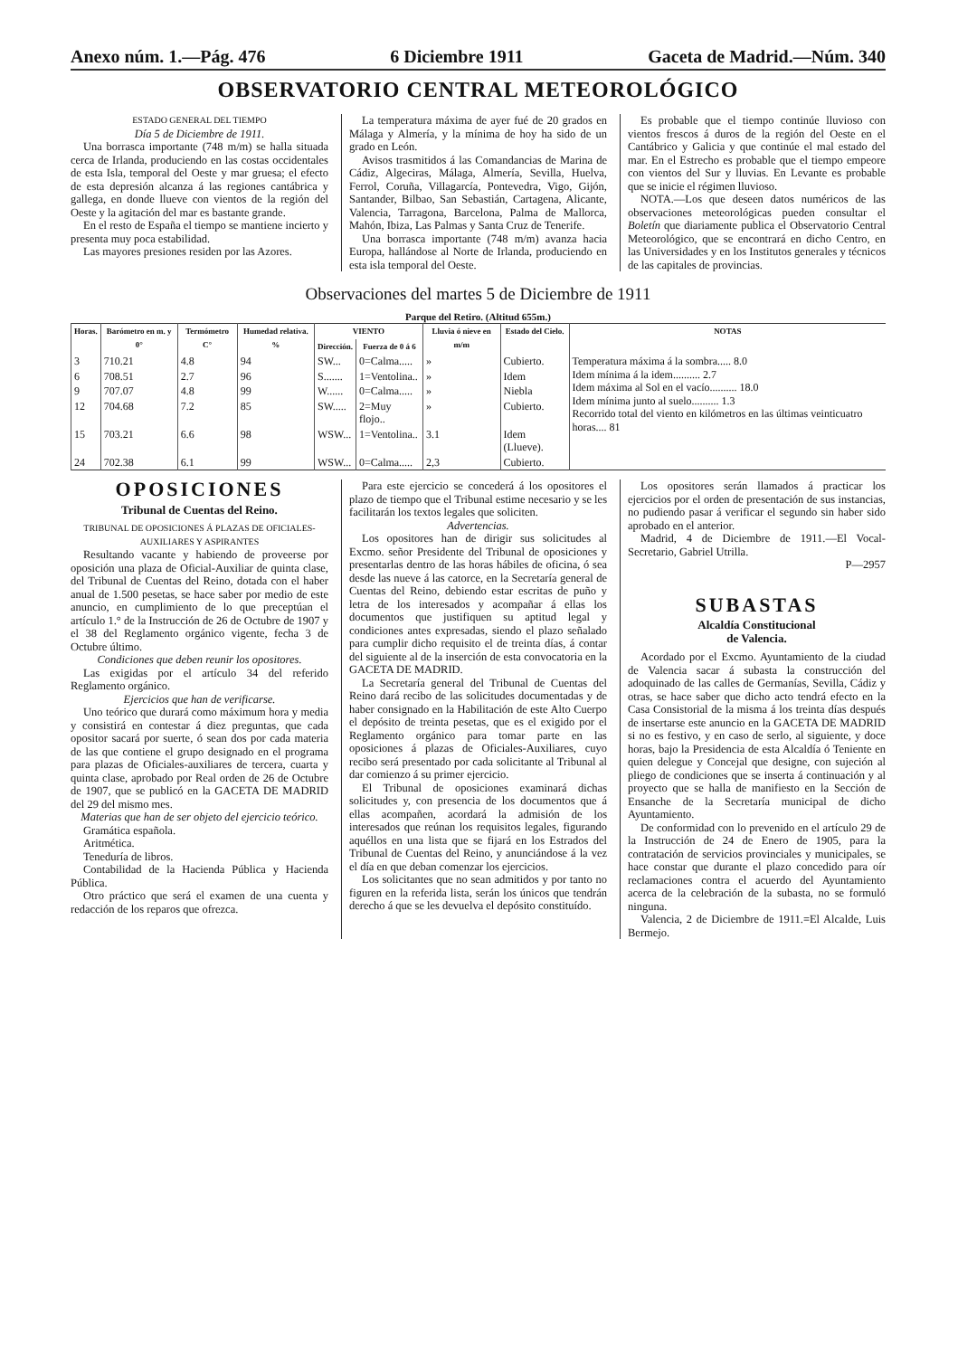Anexo núm. 1.—Pág. 476 6 Diciembre 1911 Gaceta de Madrid.—Núm. 340
OBSERVATORIO CENTRAL METEOROLÓGICO
ESTADO GENERAL DEL TIEMPO
Día 5 de Diciembre de 1911.
Una borrasca importante (748 m/m) se halla situada cerca de Irlanda, produciendo en las costas occidentales de esta Isla, temporal del Oeste y mar gruesa; el efecto de esta depresión alcanza á las regiones cantábrica y gallega, en donde llueve con vientos de la región del Oeste y la agitación del mar es bastante grande.
En el resto de España el tiempo se mantiene incierto y presenta muy poca estabilidad.
Las mayores presiones residen por las Azores.
La temperatura máxima de ayer fué de 20 grados en Málaga y Almería, y la mínima de hoy ha sido de un grado en León.
Avisos trasmitidos á las Comandancias de Marina de Cádiz, Algeciras, Málaga, Almería, Sevilla, Huelva, Ferrol, Coruña, Villagarcía, Pontevedra, Vigo, Gijón, Santander, Bilbao, San Sebastián, Cartagena, Alicante, Valencia, Tarragona, Barcelona, Palma de Mallorca, Mahón, Ibiza, Las Palmas y Santa Cruz de Tenerife.
Una borrasca importante (748 m/m) avanza hacia Europa, hallándose al Norte de Irlanda, produciendo en esta isla temporal del Oeste.
Es probable que el tiempo continúe lluvioso con vientos frescos á duros de la región del Oeste en el Cantábrico y Galicia y que continúe el mal estado del mar. En el Estrecho es probable que el tiempo empeore con vientos del Sur y lluvias. En Levante es probable que se inicie el régimen lluvioso.
NOTA.—Los que deseen datos numéricos de las observaciones meteorológicas pueden consultar el Boletín que diariamente publica el Observatorio Central Meteorológico, que se encontrará en dicho Centro, en las Universidades y en los Institutos generales y técnicos de las capitales de provincias.
Observaciones del martes 5 de Diciembre de 1911
Parque del Retiro. (Altitud 655m.)
| Horas. | Barómetro en m. y 0° | Termómetro C° | Humedad relativa. % | VIENTO | | Lluvia ó nieve en m/m | Estado del Cielo. | NOTAS |
| --- | --- | --- | --- | --- | --- | --- | --- | --- |
| | | | | Dirección. | Fuerza de 0 á 6 | | | |
| 3 | 710.21 | 4.8 | 94 | SW... | 0=Calma..... | » | Cubierto. | Temperatura máxima á la sombra..... 8.0 Idem mínima á la idem.......... 2.7 Idem máxima al Sol en el vacío.......... 18.0 Idem mínima junto al suelo.......... 1.3 Recorrido total del viento en kilómetros en las últimas veinticuatro horas.... 81 |
| 6 | 708.51 | 2.7 | 96 | S....... | 1=Ventolina.. | » | Idem | |
| 9 | 707.07 | 4.8 | 99 | W...... | 0=Calma..... | » | Niebla | |
| 12 | 704.68 | 7.2 | 85 | SW..... | 2=Muy flojo.. | » | Cubierto. | |
| 15 | 703.21 | 6.6 | 98 | WSW... | 1=Ventolina.. | 3.1 | Idem (Llueve). | |
| 24 | 702.38 | 6.1 | 99 | WSW... | 0=Calma..... | 2,3 | Cubierto. | |
OPOSICIONES
Tribunal de Cuentas del Reino.
TRIBUNAL DE OPOSICIONES Á PLAZAS DE OFICIALES-AUXILIARES Y ASPIRANTES
Resultando vacante y habiendo de proveerse por oposición una plaza de Oficial-Auxiliar de quinta clase, del Tribunal de Cuentas del Reino, dotada con el haber anual de 1.500 pesetas, se hace saber por medio de este anuncio, en cumplimiento de lo que preceptúan el artículo 1.° de la Instrucción de 26 de Octubre de 1907 y el 38 del Reglamento orgánico vigente, fecha 3 de Octubre último.
Condiciones que deben reunir los opositores.
Las exigidas por el artículo 34 del referido Reglamento orgánico.
Ejercicios que han de verificarse.
Uno teórico que durará como máximum hora y media y consistirá en contestar á diez preguntas, que cada opositor sacará por suerte, ó sean dos por cada materia de las que contiene el grupo designado en el programa para plazas de Oficiales-auxiliares de tercera, cuarta y quinta clase, aprobado por Real orden de 26 de Octubre de 1907, que se publicó en la GACETA DE MADRID del 29 del mismo mes.
Materias que han de ser objeto del ejercicio teórico.
Gramática española.
Aritmética.
Teneduría de libros.
Contabilidad de la Hacienda Pública y Hacienda Pública.
Otro práctico que será el examen de una cuenta y redacción de los reparos que ofrezca.
Para este ejercicio se concederá á los opositores el plazo de tiempo que el Tribunal estime necesario y se les facilitarán los textos legales que soliciten.
Advertencias.
Los opositores han de dirigir sus solicitudes al Excmo. señor Presidente del Tribunal de oposiciones y presentarlas dentro de las horas hábiles de oficina, ó sea desde las nueve á las catorce, en la Secretaría general de Cuentas del Reino, debiendo estar escritas de puño y letra de los interesados y acompañar á ellas los documentos que justifiquen su aptitud legal y condiciones antes expresadas, siendo el plazo señalado para cumplir dicho requisito el de treinta días, á contar del siguiente al de la inserción de esta convocatoria en la GACETA DE MADRID.
La Secretaría general del Tribunal de Cuentas del Reino dará recibo de las solicitudes documentadas y de haber consignado en la Habilitación de este Alto Cuerpo el depósito de treinta pesetas, que es el exigido por el Reglamento orgánico para tomar parte en las oposiciones á plazas de Oficiales-Auxiliares, cuyo recibo será presentado por cada solicitante al Tribunal al dar comienzo á su primer ejercicio.
El Tribunal de oposiciones examinará dichas solicitudes y, con presencia de los documentos que á ellas acompañen, acordará la admisión de los interesados que reúnan los requisitos legales, figurando aquéllos en una lista que se fijará en los Estrados del Tribunal de Cuentas del Reino, y anunciándose á la vez el día en que deban comenzar los ejercicios.
Los solicitantes que no sean admitidos y por tanto no figuren en la referida lista, serán los únicos que tendrán derecho á que se les devuelva el depósito constituído.
Los opositores serán llamados á practicar los ejercicios por el orden de presentación de sus instancias, no pudiendo pasar á verificar el segundo sin haber sido aprobado en el anterior.
Madrid, 4 de Diciembre de 1911.—El Vocal-Secretario, Gabriel Utrilla.
P—2957
SUBASTAS
Alcaldía Constitucional
de Valencia.
Acordado por el Excmo. Ayuntamiento de la ciudad de Valencia sacar á subasta la construcción del adoquinado de las calles de Germanías, Sevilla, Cádiz y otras, se hace saber que dicho acto tendrá efecto en la Casa Consistorial de la misma á los treinta días después de insertarse este anuncio en la GACETA DE MADRID si no es festivo, y en caso de serlo, al siguiente, y doce horas, bajo la Presidencia de esta Alcaldía ó Teniente en quien delegue y Concejal que designe, con sujeción al pliego de condiciones que se inserta á continuación y al proyecto que se halla de manifiesto en la Sección de Ensanche de la Secretaría municipal de dicho Ayuntamiento.
De conformidad con lo prevenido en el artículo 29 de la Instrucción de 24 de Enero de 1905, para la contratación de servicios provinciales y municipales, se hace constar que durante el plazo concedido para oír reclamaciones contra el acuerdo del Ayuntamiento acerca de la celebración de la subasta, no se formuló ninguna.
Valencia, 2 de Diciembre de 1911.=El Alcalde, Luis Bermejo.